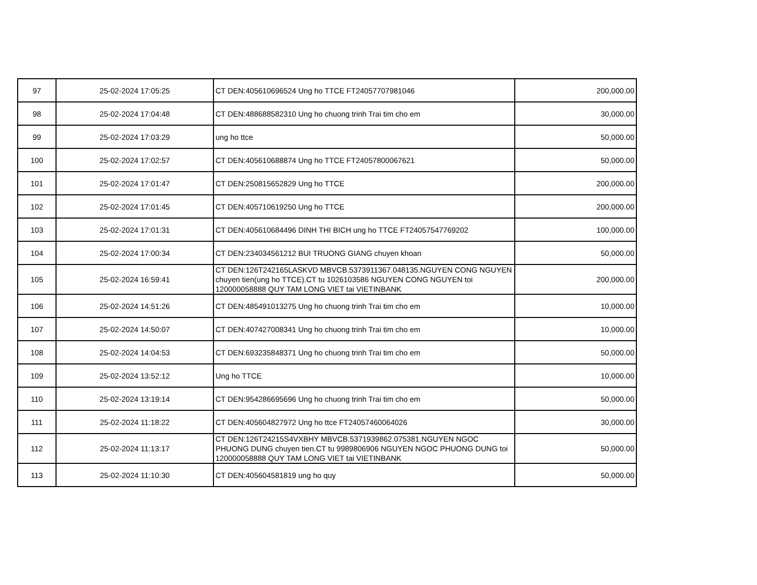| 97 | 25-02-2024 17:05:25 | CT DEN:405610696524 Ung ho TTCE FT24057707981046 | 200,000.00 |
| 98 | 25-02-2024 17:04:48 | CT DEN:488688582310 Ung ho chuong trinh Trai tim cho em | 30,000.00 |
| 99 | 25-02-2024 17:03:29 | ung ho ttce | 50,000.00 |
| 100 | 25-02-2024 17:02:57 | CT DEN:405610688874 Ung ho TTCE FT24057800067621 | 50,000.00 |
| 101 | 25-02-2024 17:01:47 | CT DEN:250815652829 Ung ho TTCE | 200,000.00 |
| 102 | 25-02-2024 17:01:45 | CT DEN:405710619250 Ung ho TTCE | 200,000.00 |
| 103 | 25-02-2024 17:01:31 | CT DEN:405610684496 DINH THI BICH ung ho TTCE FT24057547769202 | 100,000.00 |
| 104 | 25-02-2024 17:00:34 | CT DEN:234034561212 BUI TRUONG GIANG chuyen khoan | 50,000.00 |
| 105 | 25-02-2024 16:59:41 | CT DEN:126T242165LASKVD MBVCB.5373911367.048135.NGUYEN CONG NGUYEN chuyen tien(ung ho TTCE).CT tu 1026103586 NGUYEN CONG NGUYEN toi 120000058888 QUY TAM LONG VIET tai VIETINBANK | 200,000.00 |
| 106 | 25-02-2024 14:51:26 | CT DEN:485491013275 Ung ho chuong trinh Trai tim cho em | 10,000.00 |
| 107 | 25-02-2024 14:50:07 | CT DEN:407427008341 Ung ho chuong trinh Trai tim cho em | 10,000.00 |
| 108 | 25-02-2024 14:04:53 | CT DEN:693235848371 Ung ho chuong trinh Trai tim cho em | 50,000.00 |
| 109 | 25-02-2024 13:52:12 | Ung ho TTCE | 10,000.00 |
| 110 | 25-02-2024 13:19:14 | CT DEN:954286695696 Ung ho chuong trinh Trai tim cho em | 50,000.00 |
| 111 | 25-02-2024 11:18:22 | CT DEN:405604827972 Ung ho ttce FT24057460064026 | 30,000.00 |
| 112 | 25-02-2024 11:13:17 | CT DEN:126T24215S4VXBHY MBVCB.5371939862.075381.NGUYEN NGOC PHUONG DUNG chuyen tien.CT tu 9989806906 NGUYEN NGOC PHUONG DUNG toi 120000058888 QUY TAM LONG VIET tai VIETINBANK | 50,000.00 |
| 113 | 25-02-2024 11:10:30 | CT DEN:405604581819 ung ho quy | 50,000.00 |